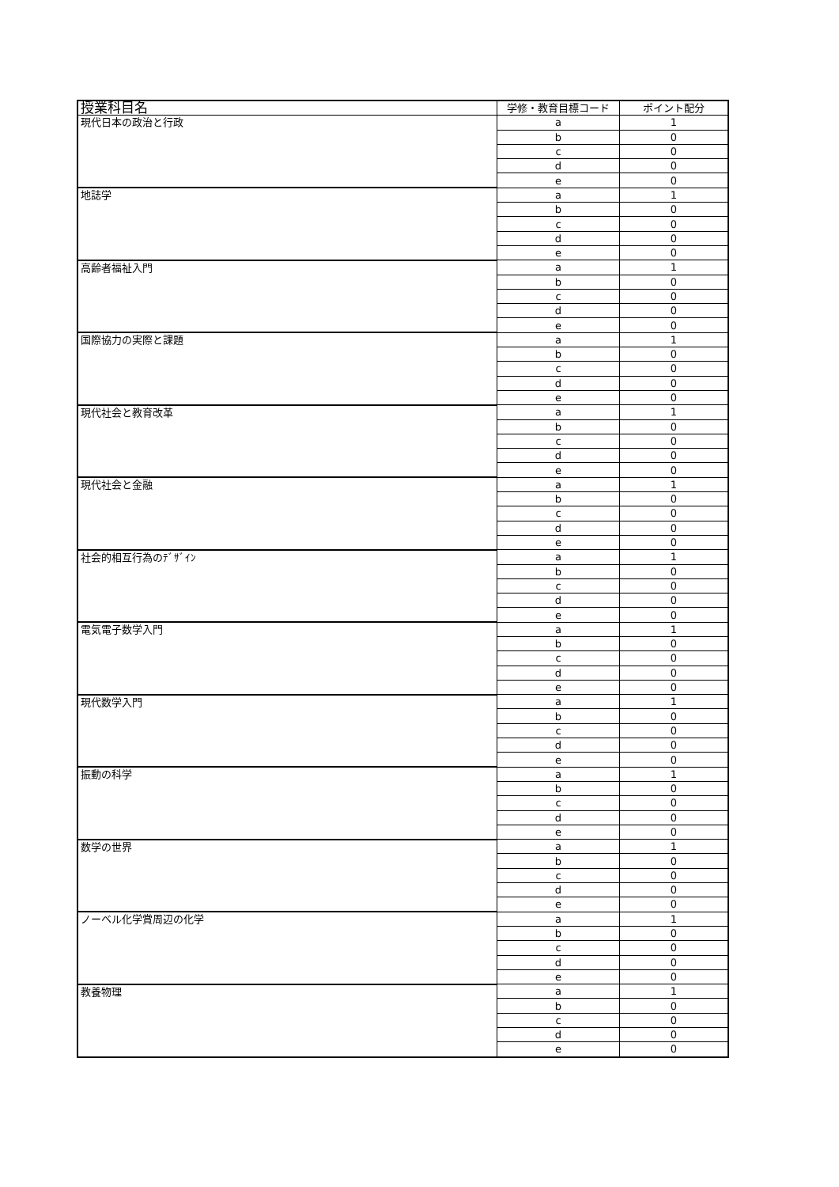| 授業科目名 | 学修・教育目標コード | ポイント配分 |
| --- | --- | --- |
| 現代日本の政治と行政 | a | 1 |
| | b | 0 |
| | c | 0 |
| | d | 0 |
| | e | 0 |
| 地誌学 | a | 1 |
| | b | 0 |
| | c | 0 |
| | d | 0 |
| | e | 0 |
| 高齢者福祉入門 | a | 1 |
| | b | 0 |
| | c | 0 |
| | d | 0 |
| | e | 0 |
| 国際協力の実際と課題 | a | 1 |
| | b | 0 |
| | c | 0 |
| | d | 0 |
| | e | 0 |
| 現代社会と教育改革 | a | 1 |
| | b | 0 |
| | c | 0 |
| | d | 0 |
| | e | 0 |
| 現代社会と金融 | a | 1 |
| | b | 0 |
| | c | 0 |
| | d | 0 |
| | e | 0 |
| 社会的相互行為のﾃﾞｻﾞｲﾝ | a | 1 |
| | b | 0 |
| | c | 0 |
| | d | 0 |
| | e | 0 |
| 電気電子数学入門 | a | 1 |
| | b | 0 |
| | c | 0 |
| | d | 0 |
| | e | 0 |
| 現代数学入門 | a | 1 |
| | b | 0 |
| | c | 0 |
| | d | 0 |
| | e | 0 |
| 振動の科学 | a | 1 |
| | b | 0 |
| | c | 0 |
| | d | 0 |
| | e | 0 |
| 数学の世界 | a | 1 |
| | b | 0 |
| | c | 0 |
| | d | 0 |
| | e | 0 |
| ノーベル化学賞周辺の化学 | a | 1 |
| | b | 0 |
| | c | 0 |
| | d | 0 |
| | e | 0 |
| 教養物理 | a | 1 |
| | b | 0 |
| | c | 0 |
| | d | 0 |
| | e | 0 |